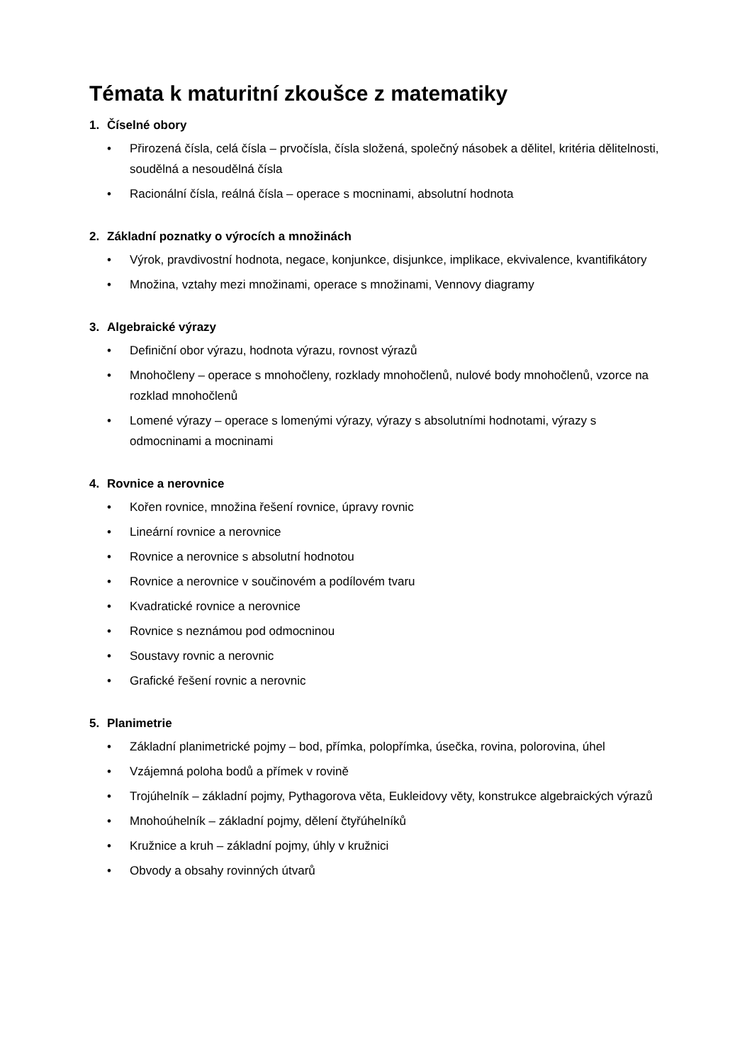Témata k maturitní zkoušce z matematiky
1. Číselné obory
• Přirozená čísla, celá čísla – prvočísla, čísla složená, společný násobek a dělitel, kritéria dělitelnosti, soudělná a nesoudělná čísla
• Racionální čísla, reálná čísla – operace s mocninami, absolutní hodnota
2. Základní poznatky o výrocích a množinách
• Výrok, pravdivostní hodnota, negace, konjunkce, disjunkce, implikace, ekvivalence, kvantifikátory
• Množina, vztahy mezi množinami, operace s množinami, Vennovy diagramy
3. Algebraické výrazy
• Definiční obor výrazu, hodnota výrazu, rovnost výrazů
• Mnohočleny – operace s mnohočleny, rozklady mnohočlenů, nulové body mnohočlenů, vzorce na rozklad mnohočlenů
• Lomené výrazy – operace s lomenými výrazy, výrazy s absolutními hodnotami, výrazy s odmocninami a mocninami
4. Rovnice a nerovnice
• Kořen rovnice, množina řešení rovnice, úpravy rovnic
• Lineární rovnice a nerovnice
• Rovnice a nerovnice s absolutní hodnotou
• Rovnice a nerovnice v součinovém a podílovém tvaru
• Kvadratické rovnice a nerovnice
• Rovnice s neznámou pod odmocninou
• Soustavy rovnic a nerovnic
• Grafické řešení rovnic a nerovnic
5. Planimetrie
• Základní planimetrické pojmy – bod, přímka, polopřímka, úsečka, rovina, polorovina, úhel
• Vzájemná poloha bodů a přímek v rovině
• Trojúhelník – základní pojmy, Pythagorova věta, Eukleidovy věty, konstrukce algebraických výrazů
• Mnohoúhelník – základní pojmy, dělení čtyřúhelníků
• Kružnice a kruh – základní pojmy, úhly v kružnici
• Obvody a obsahy rovinných útvarů